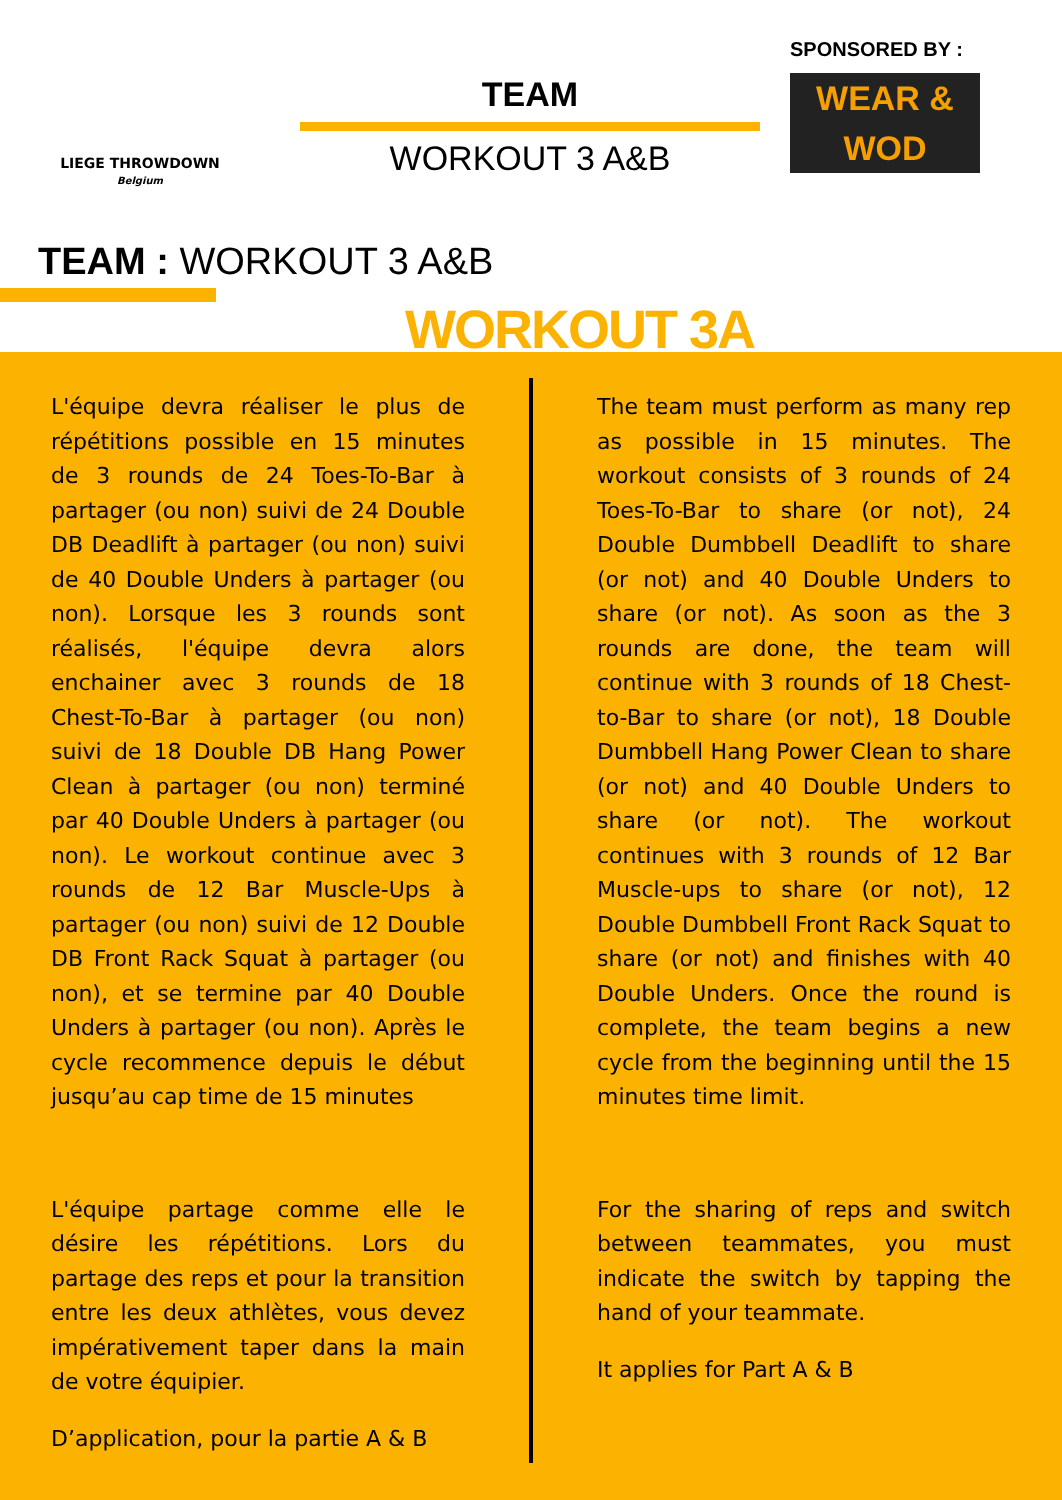LIEGE THROWDOWN
Belgium
TEAM
WORKOUT 3 A&B
SPONSORED BY :
WEAR & WOD
TEAM : WORKOUT 3 A&B
WORKOUT 3A
L'équipe devra réaliser le plus de répétitions possible en 15 minutes de 3 rounds de 24 Toes-To-Bar à partager (ou non) suivi de 24 Double DB Deadlift à partager (ou non) suivi de 40 Double Unders à partager (ou non). Lorsque les 3 rounds sont réalisés, l'équipe devra alors enchainer avec 3 rounds de 18 Chest-To-Bar à partager (ou non) suivi de 18 Double DB Hang Power Clean à partager (ou non) terminé par 40 Double Unders à partager (ou non). Le workout continue avec 3 rounds de 12 Bar Muscle-Ups à partager (ou non) suivi de 12 Double DB Front Rack Squat à partager (ou non), et se termine par 40 Double Unders à partager (ou non). Après le cycle recommence depuis le début jusqu’au cap time de 15 minutes
L'équipe partage comme elle le désire les répétitions. Lors du partage des reps et pour la transition entre les deux athlètes, vous devez impérativement taper dans la main de votre équipier.
D’application, pour la partie A & B
The team must perform as many rep as possible in 15 minutes. The workout consists of 3 rounds of 24 Toes-To-Bar to share (or not), 24 Double Dumbbell Deadlift to share (or not) and 40 Double Unders to share (or not). As soon as the 3 rounds are done, the team will continue with 3 rounds of 18 Chest-to-Bar to share (or not), 18 Double Dumbbell Hang Power Clean to share (or not) and 40 Double Unders to share (or not). The workout continues with 3 rounds of 12 Bar Muscle-ups to share (or not), 12 Double Dumbbell Front Rack Squat to share (or not) and finishes with 40 Double Unders. Once the round is complete, the team begins a new cycle from the beginning until the 15 minutes time limit.
For the sharing of reps and switch between teammates, you must indicate the switch by tapping the hand of your teammate.
It applies for Part A & B